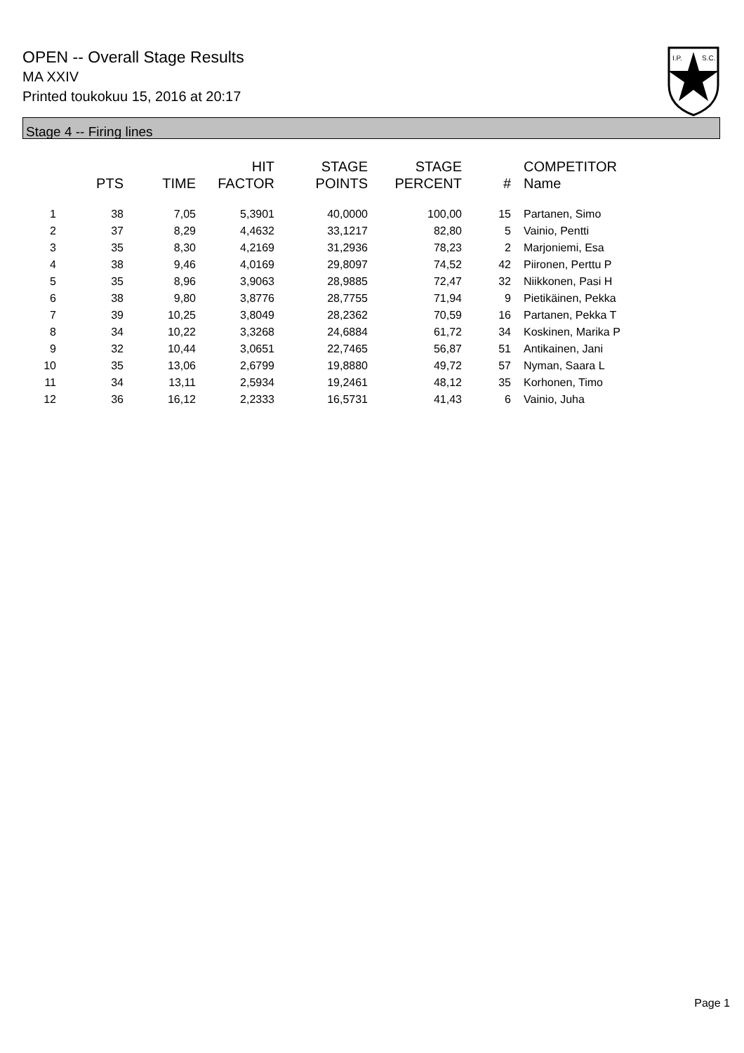OPEN -- Overall Stage Results
MA XXIV
Printed toukokuu 15, 2016 at 20:17
I.P.
S.C.
Stage 4 -- Firing lines
| | PTS | TIME | HIT FACTOR | STAGE POINTS | STAGE PERCENT | # | COMPETITOR Name |
| --- | --- | --- | --- | --- | --- | --- | --- |
| 1 | 38 | 7,05 | 5,3901 | 40,0000 | 100,00 | 15 | Partanen, Simo |
| 2 | 37 | 8,29 | 4,4632 | 33,1217 | 82,80 | 5 | Vainio, Pentti |
| 3 | 35 | 8,30 | 4,2169 | 31,2936 | 78,23 | 2 | Marjoniemi, Esa |
| 4 | 38 | 9,46 | 4,0169 | 29,8097 | 74,52 | 42 | Piironen, Perttu P |
| 5 | 35 | 8,96 | 3,9063 | 28,9885 | 72,47 | 32 | Niikkonen, Pasi H |
| 6 | 38 | 9,80 | 3,8776 | 28,7755 | 71,94 | 9 | Pietikäinen, Pekka |
| 7 | 39 | 10,25 | 3,8049 | 28,2362 | 70,59 | 16 | Partanen, Pekka T |
| 8 | 34 | 10,22 | 3,3268 | 24,6884 | 61,72 | 34 | Koskinen, Marika P |
| 9 | 32 | 10,44 | 3,0651 | 22,7465 | 56,87 | 51 | Antikainen, Jani |
| 10 | 35 | 13,06 | 2,6799 | 19,8880 | 49,72 | 57 | Nyman, Saara L |
| 11 | 34 | 13,11 | 2,5934 | 19,2461 | 48,12 | 35 | Korhonen, Timo |
| 12 | 36 | 16,12 | 2,2333 | 16,5731 | 41,43 | 6 | Vainio, Juha |
Page 1